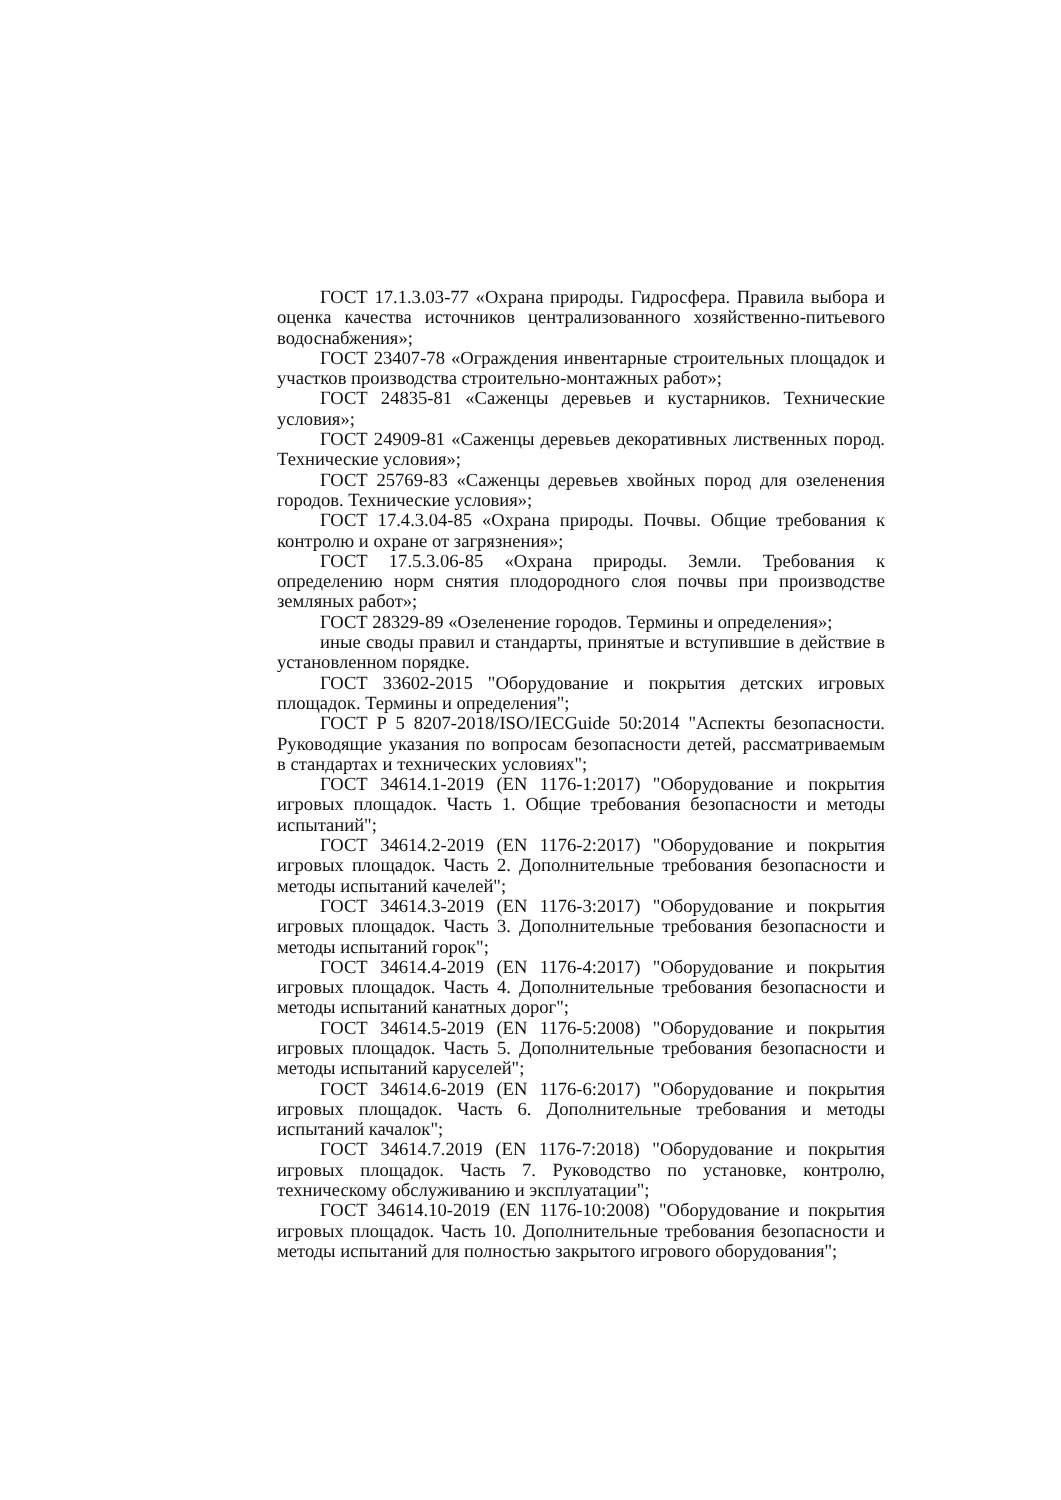ГОСТ 17.1.3.03-77 «Охрана природы. Гидросфера. Правила выбора и оценка качества источников централизованного хозяйственно-питьевого водоснабжения»;
ГОСТ 23407-78 «Ограждения инвентарные строительных площадок и участков производства строительно-монтажных работ»;
ГОСТ 24835-81 «Саженцы деревьев и кустарников. Технические условия»;
ГОСТ 24909-81 «Саженцы деревьев декоративных лиственных пород. Технические условия»;
ГОСТ 25769-83 «Саженцы деревьев хвойных пород для озеленения городов. Технические условия»;
ГОСТ 17.4.3.04-85 «Охрана природы. Почвы. Общие требования к контролю и охране от загрязнения»;
ГОСТ 17.5.3.06-85 «Охрана природы. Земли. Требования к определению норм снятия плодородного слоя почвы при производстве земляных работ»;
ГОСТ 28329-89 «Озеленение городов. Термины и определения»;
иные своды правил и стандарты, принятые и вступившие в действие в установленном порядке.
ГОСТ 33602-2015 "Оборудование и покрытия детских игровых площадок. Термины и определения";
ГОСТ Р 5 8207-2018/ISO/IECGuide 50:2014 "Аспекты безопасности. Руководящие указания по вопросам безопасности детей, рассматриваемым в стандартах и технических условиях";
ГОСТ 34614.1-2019 (EN 1176-1:2017) "Оборудование и покрытия игровых площадок. Часть 1. Общие требования безопасности и методы испытаний";
ГОСТ 34614.2-2019 (EN 1176-2:2017) "Оборудование и покрытия игровых площадок. Часть 2. Дополнительные требования безопасности и методы испытаний качелей";
ГОСТ 34614.3-2019 (EN 1176-3:2017) "Оборудование и покрытия игровых площадок. Часть 3. Дополнительные требования безопасности и методы испытаний горок";
ГОСТ 34614.4-2019 (EN 1176-4:2017) "Оборудование и покрытия игровых площадок. Часть 4. Дополнительные требования безопасности и методы испытаний канатных дорог";
ГОСТ 34614.5-2019 (EN 1176-5:2008) "Оборудование и покрытия игровых площадок. Часть 5. Дополнительные требования безопасности и методы испытаний каруселей";
ГОСТ 34614.6-2019 (EN 1176-6:2017) "Оборудование и покрытия игровых площадок. Часть 6. Дополнительные требования и методы испытаний качалок";
ГОСТ 34614.7.2019 (EN 1176-7:2018) "Оборудование и покрытия игровых площадок. Часть 7. Руководство по установке, контролю, техническому обслуживанию и эксплуатации";
ГОСТ 34614.10-2019 (EN 1176-10:2008) "Оборудование и покрытия игровых площадок. Часть 10. Дополнительные требования безопасности и методы испытаний для полностью закрытого игрового оборудования";